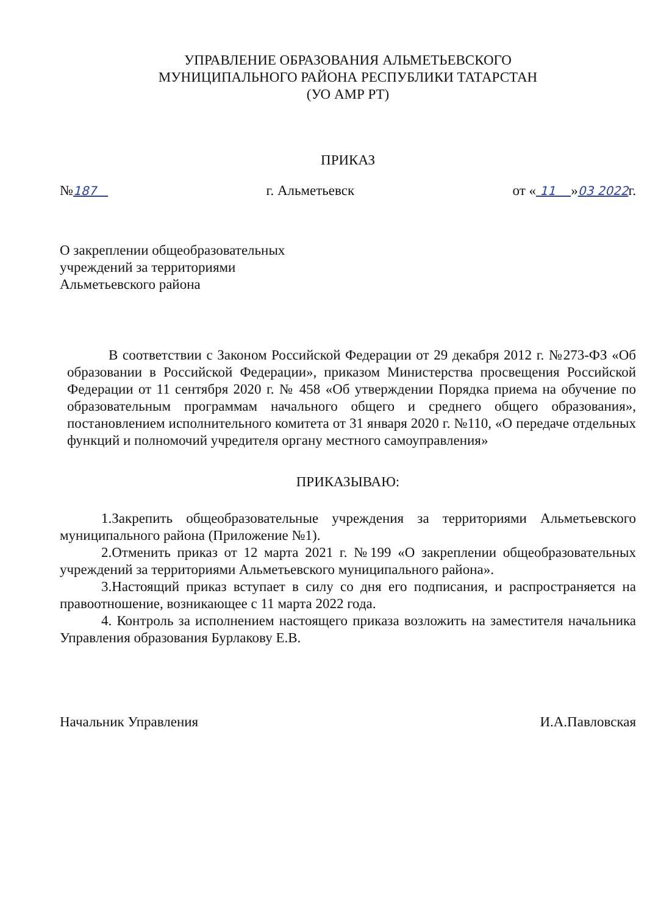УПРАВЛЕНИЕ ОБРАЗОВАНИЯ АЛЬМЕТЬЕВСКОГО
МУНИЦИПАЛЬНОГО РАЙОНА РЕСПУБЛИКИ ТАТАРСТАН
(УО АМР РТ)
ПРИКАЗ
№187 г. Альметьевск от « 11 »03 2022г.
О закреплении общеобразовательных
учреждений за территориями
Альметьевского района
В соответствии с Законом Российской Федерации от 29 декабря 2012 г. №273-ФЗ «Об образовании в Российской Федерации», приказом Министерства просвещения Российской Федерации от 11 сентября 2020 г. № 458 «Об утверждении Порядка приема на обучение по образовательным программам начального общего и среднего общего образования», постановлением исполнительного комитета от 31 января 2020 г. №110, «О передаче отдельных функций и полномочий учредителя органу местного самоуправления»
ПРИКАЗЫВАЮ:
1.Закрепить общеобразовательные учреждения за территориями Альметьевского муниципального района (Приложение №1).
2.Отменить приказ от 12 марта 2021 г. №199 «О закреплении общеобразовательных учреждений за территориями Альметьевского муниципального района».
3.Настоящий приказ вступает в силу со дня его подписания, и распространяется на правоотношение, возникающее с 11 марта 2022 года.
4. Контроль за исполнением настоящего приказа возложить на заместителя начальника Управления образования Бурлакову Е.В.
Начальник Управления И.А.Павловская